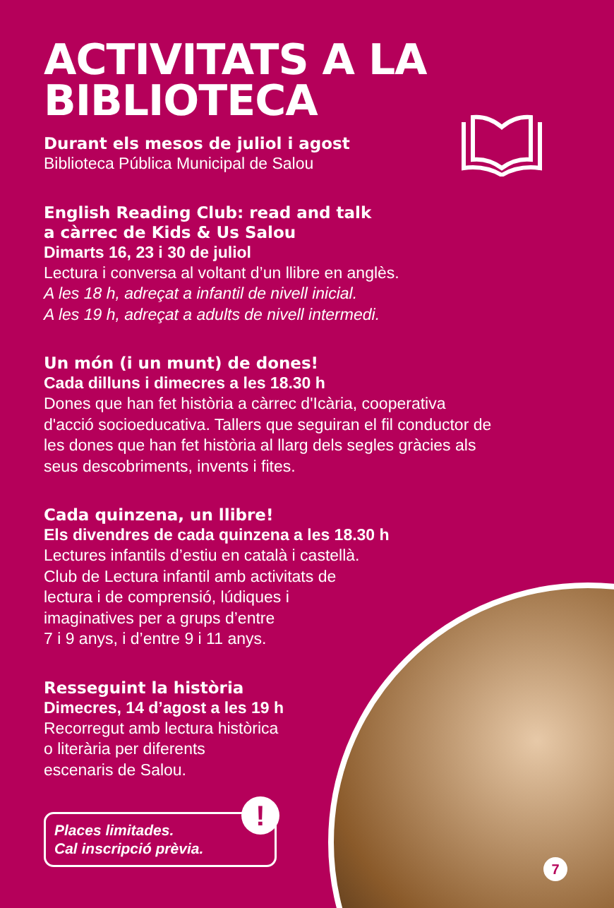ACTIVITATS A LA
BIBLIOTECA
Durant els mesos de juliol i agost
Biblioteca Pública Municipal de Salou
English Reading Club: read and talk
a càrrec de Kids & Us Salou
Dimarts 16, 23 i 30 de juliol
Lectura i conversa al voltant d’un llibre en anglès.
A les 18 h, adreçat a infantil de nivell inicial.
A les 19 h, adreçat a adults de nivell intermedi.
Un món (i un munt) de dones!
Cada dilluns i dimecres a les 18.30 h
Dones que han fet història a càrrec d'Icària, cooperativa
d'acció socioeducativa. Tallers que seguiran el fil conductor de
les dones que han fet història al llarg dels segles gràcies als
seus descobriments, invents i fites.
Cada quinzena, un llibre!
Els divendres de cada quinzena a les 18.30 h
Lectures infantils d’estiu en català i castellà.
Club de Lectura infantil amb activitats de
lectura i de comprensió, lúdiques i
imaginatives per a grups d’entre
7 i 9 anys, i d’entre 9 i 11 anys.
Resseguint la història
Dimecres, 14 d’agost a les 19 h
Recorregut amb lectura històrica
o literària per diferents
escenaris de Salou.
Places limitades.
Cal inscripció prèvia.
!
7